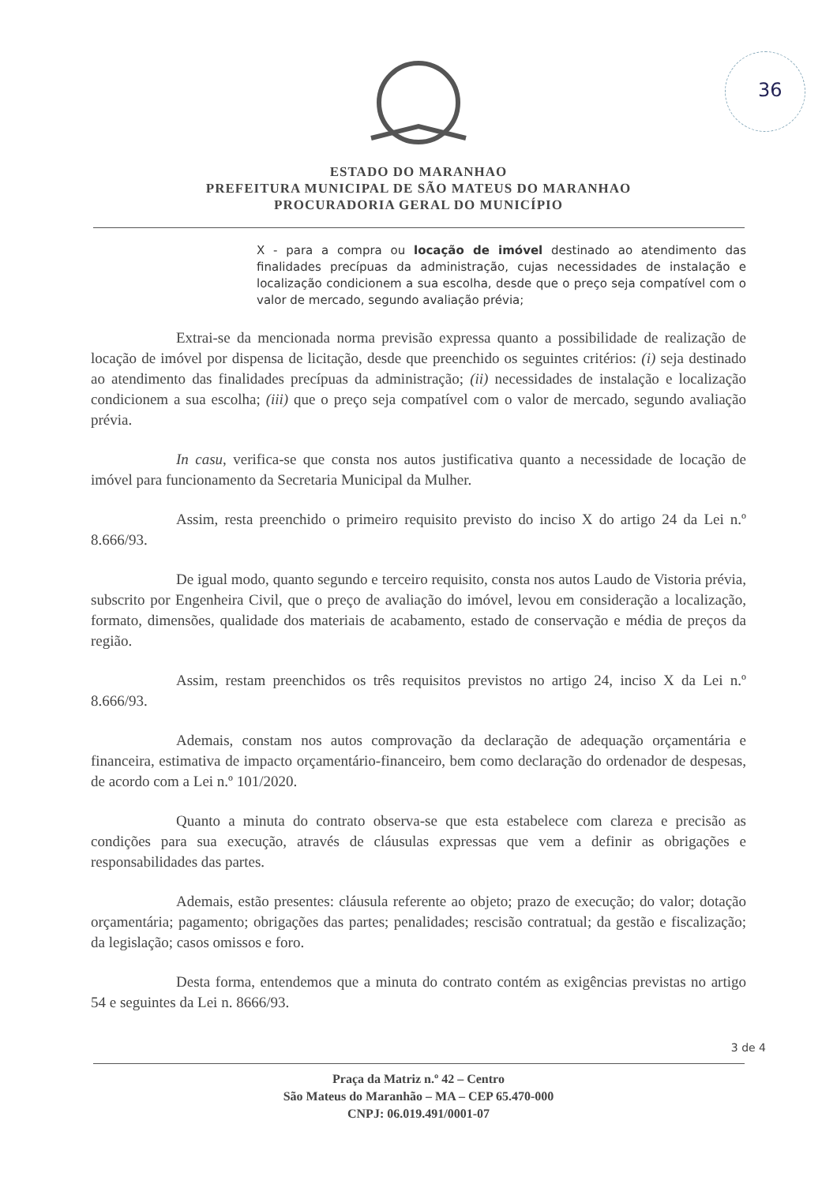36
ESTADO DO MARANHAO
PREFEITURA MUNICIPAL DE SÃO MATEUS DO MARANHAO
PROCURADORIA GERAL DO MUNICÍPIO
X - para a compra ou locação de imóvel destinado ao atendimento das finalidades precípuas da administração, cujas necessidades de instalação e localização condicionem a sua escolha, desde que o preço seja compatível com o valor de mercado, segundo avaliação prévia;
Extrai-se da mencionada norma previsão expressa quanto a possibilidade de realização de locação de imóvel por dispensa de licitação, desde que preenchido os seguintes critérios: (i) seja destinado ao atendimento das finalidades precípuas da administração; (ii) necessidades de instalação e localização condicionem a sua escolha; (iii) que o preço seja compatível com o valor de mercado, segundo avaliação prévia.
In casu, verifica-se que consta nos autos justificativa quanto a necessidade de locação de imóvel para funcionamento da Secretaria Municipal da Mulher.
Assim, resta preenchido o primeiro requisito previsto do inciso X do artigo 24 da Lei n.º 8.666/93.
De igual modo, quanto segundo e terceiro requisito, consta nos autos Laudo de Vistoria prévia, subscrito por Engenheira Civil, que o preço de avaliação do imóvel, levou em consideração a localização, formato, dimensões, qualidade dos materiais de acabamento, estado de conservação e média de preços da região.
Assim, restam preenchidos os três requisitos previstos no artigo 24, inciso X da Lei n.º 8.666/93.
Ademais, constam nos autos comprovação da declaração de adequação orçamentária e financeira, estimativa de impacto orçamentário-financeiro, bem como declaração do ordenador de despesas, de acordo com a Lei n.º 101/2020.
Quanto a minuta do contrato observa-se que esta estabelece com clareza e precisão as condições para sua execução, através de cláusulas expressas que vem a definir as obrigações e responsabilidades das partes.
Ademais, estão presentes: cláusula referente ao objeto; prazo de execução; do valor; dotação orçamentária; pagamento; obrigações das partes; penalidades; rescisão contratual; da gestão e fiscalização; da legislação; casos omissos e foro.
Desta forma, entendemos que a minuta do contrato contém as exigências previstas no artigo 54 e seguintes da Lei n. 8666/93.
3 de 4
Praça da Matriz n.º 42 – Centro
São Mateus do Maranhão – MA – CEP 65.470-000
CNPJ: 06.019.491/0001-07